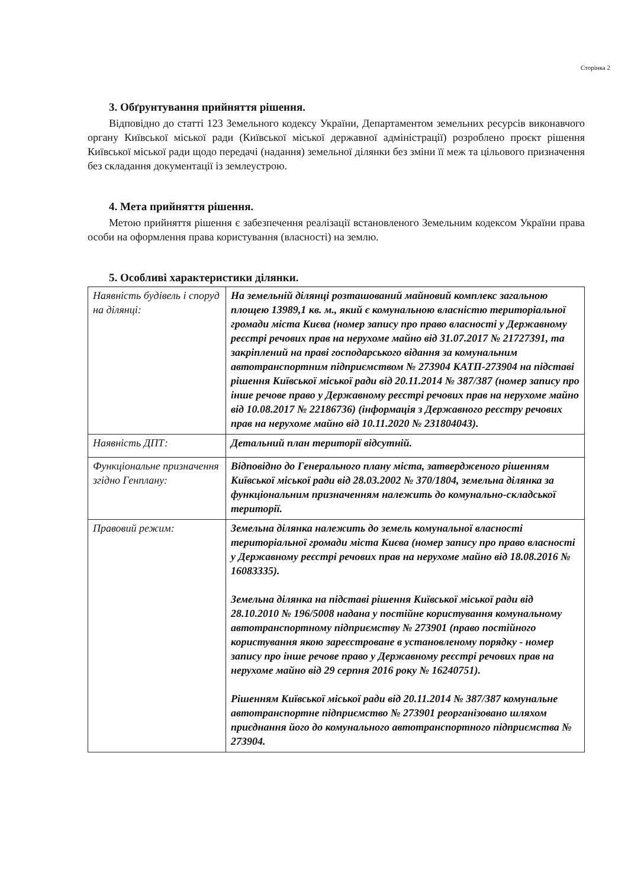Сторінка 2
3. Обґрунтування прийняття рішення.
Відповідно до статті 123 Земельного кодексу України, Департаментом земельних ресурсів виконавчого органу Київської міської ради (Київської міської державної адміністрації) розроблено проєкт рішення Київської міської ради щодо передачі (надання) земельної ділянки без зміни її меж та цільового призначення без складання документації із землеустрою.
4. Мета прийняття рішення.
Метою прийняття рішення є забезпечення реалізації встановленого Земельним кодексом України права особи на оформлення права користування (власності) на землю.
5. Особливі характеристики ділянки.
| Наявність будівель і споруд на ділянці: | На земельній ділянці розташований майновий комплекс загальною площею 13989,1 кв. м., який є комунальною власністю територіальної громади міста Києва (номер запису про право власності у Державному реєстрі речових прав на нерухоме майно від 31.07.2017 № 21727391, та закріплений на праві господарського відання за комунальним автотранспортним підприємством № 273904 КАТП-273904 на підставі рішення Київської міської ради від 20.11.2014 № 387/387 (номер запису про інше речове право у Державному реєстрі речових прав на нерухоме майно від 10.08.2017 № 22186736) (інформація з Державного реєстру речових прав на нерухоме майно від 10.11.2020 № 231804043). |
| Наявність ДПТ: | Детальний план території відсутній. |
| Функціональне призначення згідно Генплану: | Відповідно до Генерального плану міста, затвердженого рішенням Київської міської ради від 28.03.2002 № 370/1804, земельна ділянка за функціональним призначенням належить до комунально-складської території. |
| Правовий режим: | Земельна ділянка належить до земель комунальної власності територіальної громади міста Києва (номер запису про право власності у Державному реєстрі речових прав на нерухоме майно від 18.08.2016 № 16083335). Земельна ділянка на підставі рішення Київської міської ради від 28.10.2010 № 196/5008 надана у постійне користування комунальному автотранспортному підприємству № 273901 (право постійного користування якою зареєстроване в установленому порядку - номер запису про інше речове право у Державному реєстрі речових прав на нерухоме майно від 29 серпня 2016 року № 16240751). Рішенням Київської міської ради від 20.11.2014 № 387/387 комунальне автотранспортне підприємство № 273901 реорганізовано шляхом приєднання його до комунального автотранспортного підприємства № 273904. |